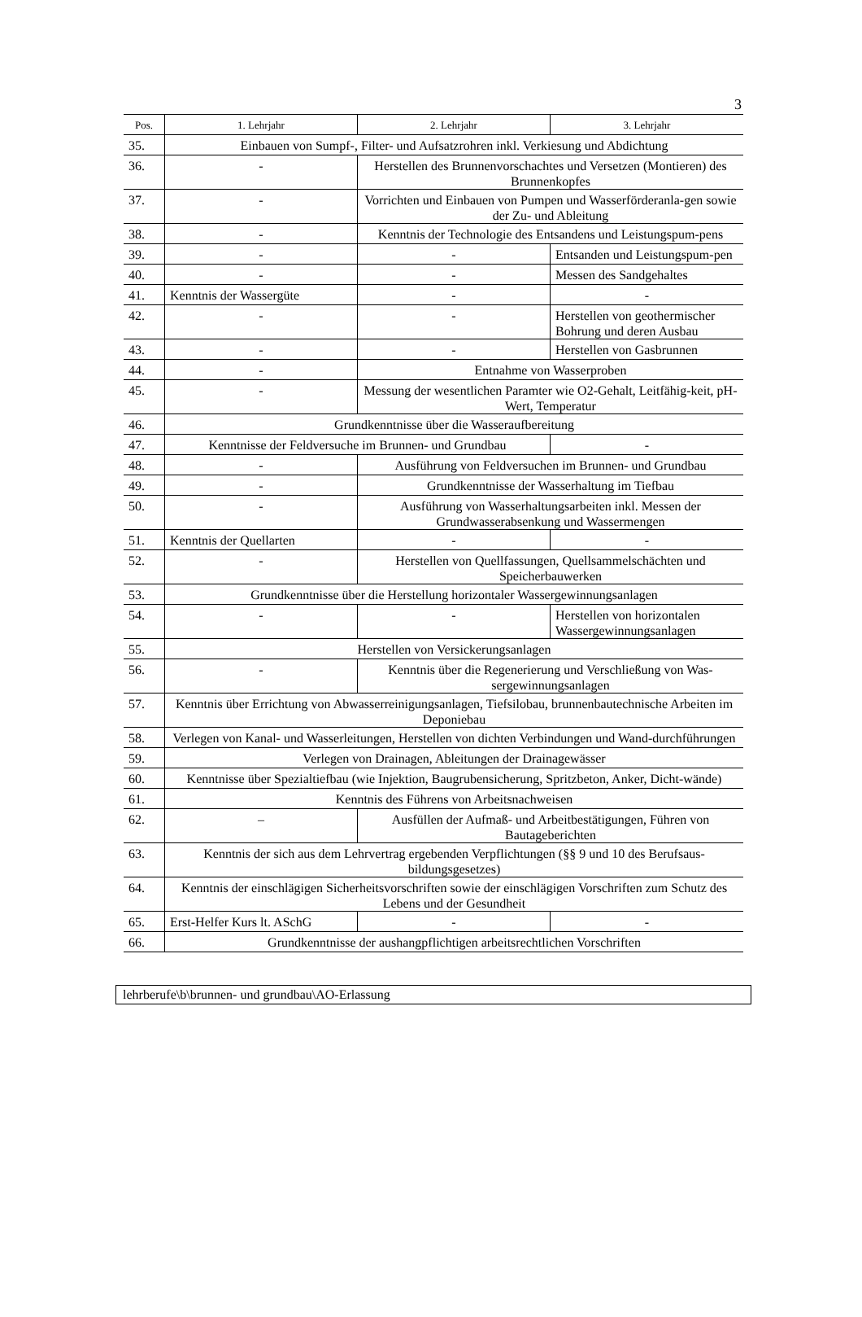3
| Pos. | 1. Lehrjahr | 2. Lehrjahr | 3. Lehrjahr |
| --- | --- | --- | --- |
| 35. | Einbauen von Sumpf-, Filter- und Aufsatzrohren inkl. Verkiesung und Abdichtung | | |
| 36. | - | Herstellen des Brunnenvorschachtes und Versetzen (Montieren) des Brunnenkopfes | |
| 37. | - | Vorrichten und Einbauen von Pumpen und Wasserförderanla-gen sowie der Zu- und Ableitung | |
| 38. | - | Kenntnis der Technologie des Entsandens und Leistungspum-pens | |
| 39. | - | - | Entsanden und Leistungspum-pen |
| 40. | - | - | Messen des Sandgehaltes |
| 41. | Kenntnis der Wassergüte | - | - |
| 42. | - | - | Herstellen von geothermischer Bohrung und deren Ausbau |
| 43. | - | - | Herstellen von Gasbrunnen |
| 44. | - | Entnahme von Wasserproben | |
| 45. | - | Messung der wesentlichen Paramter wie O2-Gehalt, Leitfähig-keit, pH-Wert, Temperatur | |
| 46. | Grundkenntnisse über die Wasseraufbereitung | | |
| 47. | Kenntnisse der Feldversuche im Brunnen- und Grundbau | | - |
| 48. | - | Ausführung von Feldversuchen im Brunnen- und Grundbau | |
| 49. | - | Grundkenntnisse der Wasserhaltung im Tiefbau | |
| 50. | - | Ausführung von Wasserhaltungsarbeiten inkl. Messen der Grundwasserabsenkung und Wassermengen | |
| 51. | Kenntnis der Quellarten | - | - |
| 52. | - | Herstellen von Quellfassungen, Quellsammelschächten und Speicherbauwerken | |
| 53. | Grundkenntnisse über die Herstellung horizontaler Wassergewinnungsanlagen | | |
| 54. | - | - | Herstellen von horizontalen Wassergewinnungsanlagen |
| 55. | Herstellen von Versickerungsanlagen | | |
| 56. | - | Kenntnis über die Regenerierung und Verschließung von Was-sergewinnungsanlagen | |
| 57. | Kenntnis über Errichtung von Abwasserreinigungsanlagen, Tiefsilobau, brunnenbautechnische Arbeiten im Deponiebau | | |
| 58. | Verlegen von Kanal- und Wasserleitungen, Herstellen von dichten Verbindungen und Wand-durchführungen | | |
| 59. | Verlegen von Drainagen, Ableitungen der Drainagewässer | | |
| 60. | Kenntnisse über Spezialtiefbau (wie Injektion, Baugrubensicherung, Spritzbeton, Anker, Dicht-wände) | | |
| 61. | Kenntnis des Führens von Arbeitsnachweisen | | |
| 62. | – | Ausfüllen der Aufmaß- und Arbeitbestätigungen, Führen von Bautageberichten | |
| 63. | Kenntnis der sich aus dem Lehrvertrag ergebenden Verpflichtungen (§§ 9 und 10 des Berufsaus-bildungsgesetzes) | | |
| 64. | Kenntnis der einschlägigen Sicherheitsvorschriften sowie der einschlägigen Vorschriften zum Schutz des Lebens und der Gesundheit | | |
| 65. | Erst-Helfer Kurs lt. ASchG | - | - |
| 66. | Grundkenntnisse der aushangpflichtigen arbeitsrechtlichen Vorschriften | | |
lehrberufe\b\brunnen- und grundbau\AO-Erlassung